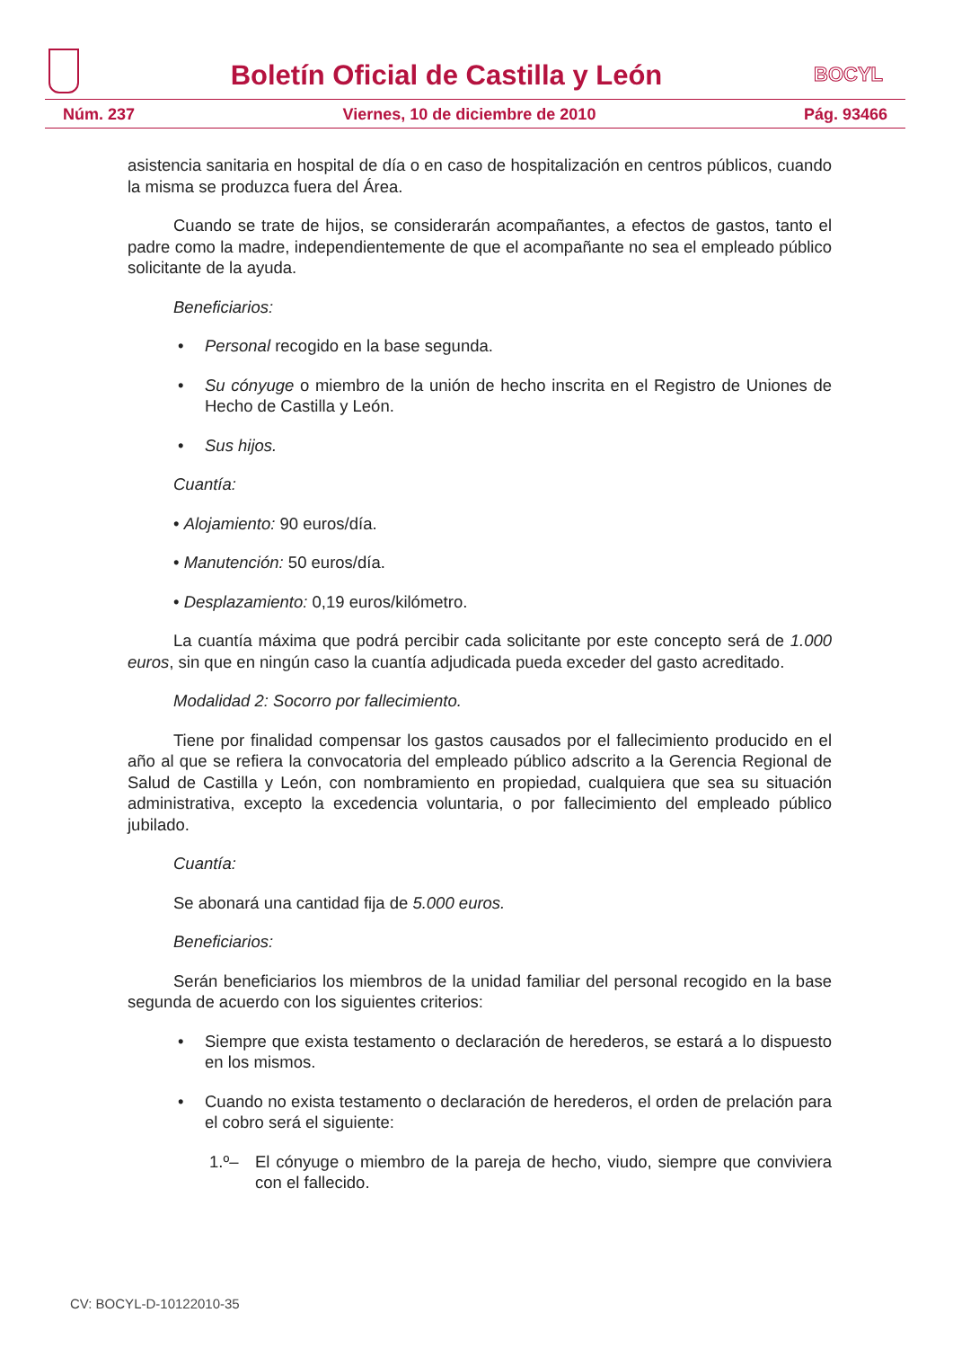Boletín Oficial de Castilla y León
BOCYL
Núm. 237 Viernes, 10 de diciembre de 2010 Pág. 93466
asistencia sanitaria en hospital de día o en caso de hospitalización en centros públicos, cuando la misma se produzca fuera del Área.
Cuando se trate de hijos, se considerarán acompañantes, a efectos de gastos, tanto el padre como la madre, independientemente de que el acompañante no sea el empleado público solicitante de la ayuda.
Beneficiarios:
• Personal recogido en la base segunda.
• Su cónyuge o miembro de la unión de hecho inscrita en el Registro de Uniones de Hecho de Castilla y León.
• Sus hijos.
Cuantía:
• Alojamiento: 90 euros/día.
• Manutención: 50 euros/día.
• Desplazamiento: 0,19 euros/kilómetro.
La cuantía máxima que podrá percibir cada solicitante por este concepto será de 1.000 euros, sin que en ningún caso la cuantía adjudicada pueda exceder del gasto acreditado.
Modalidad 2: Socorro por fallecimiento.
Tiene por finalidad compensar los gastos causados por el fallecimiento producido en el año al que se refiera la convocatoria del empleado público adscrito a la Gerencia Regional de Salud de Castilla y León, con nombramiento en propiedad, cualquiera que sea su situación administrativa, excepto la excedencia voluntaria, o por fallecimiento del empleado público jubilado.
Cuantía:
Se abonará una cantidad fija de 5.000 euros.
Beneficiarios:
Serán beneficiarios los miembros de la unidad familiar del personal recogido en la base segunda de acuerdo con los siguientes criterios:
• Siempre que exista testamento o declaración de herederos, se estará a lo dispuesto en los mismos.
• Cuando no exista testamento o declaración de herederos, el orden de prelación para el cobro será el siguiente:
1.º– El cónyuge o miembro de la pareja de hecho, viudo, siempre que conviviera con el fallecido.
CV: BOCYL-D-10122010-35